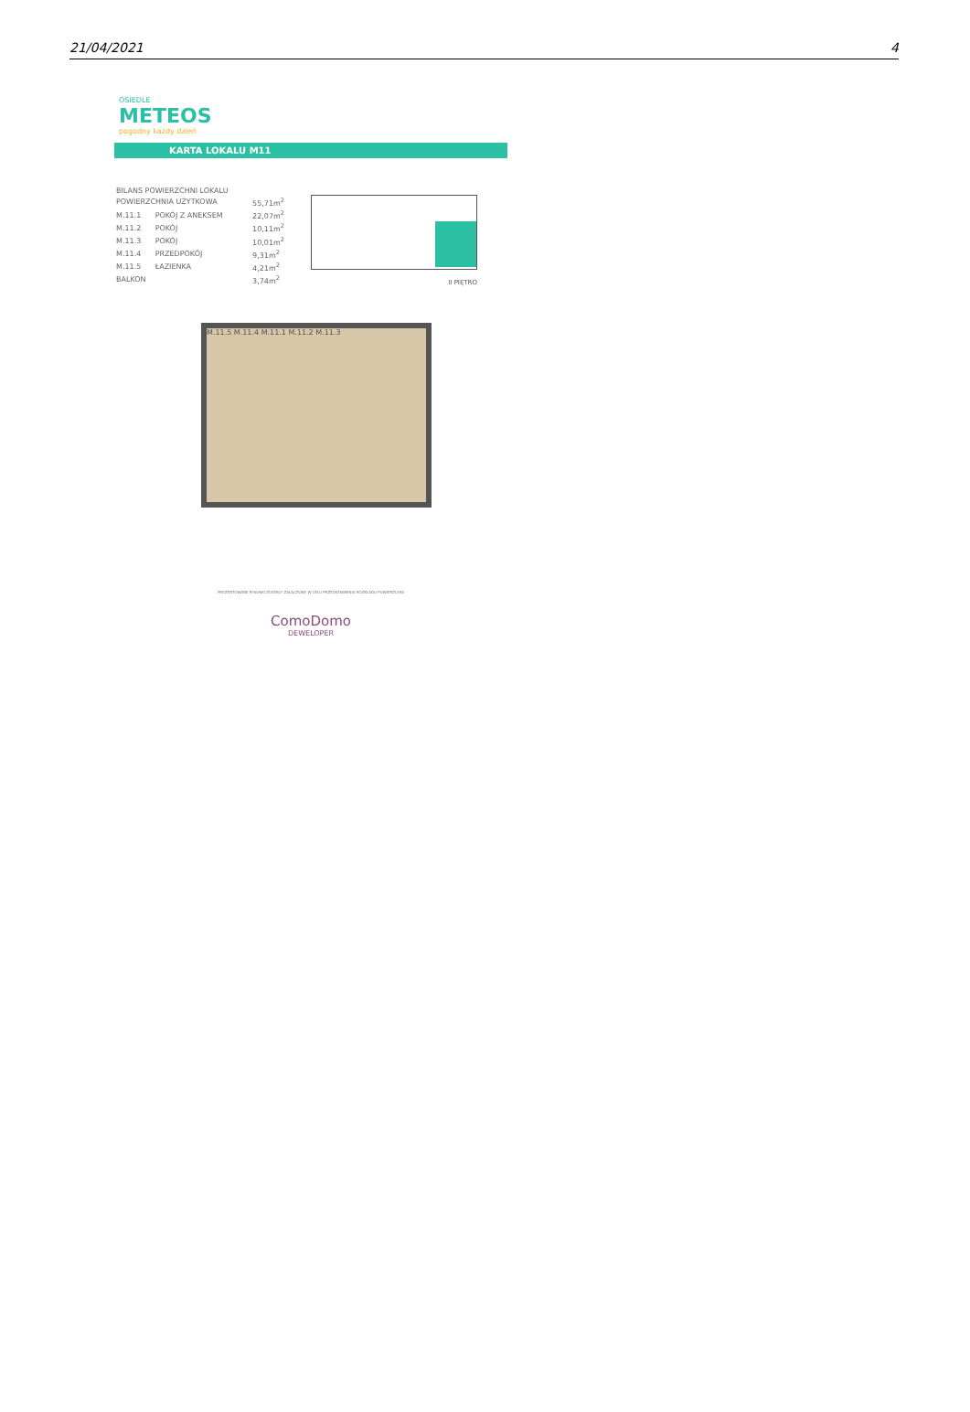21/04/2021 4
OSIEDLE
METEOS
pogodny każdy dzień
KARTA LOKALU M11
| BILANS POWIERZCHNI LOKALU | | |
| POWIERZCHNIA UŻYTKOWA | | 55,71m<sup>2</sup> |
| M.11.1 | POKÓJ Z ANEKSEM | 22,07m<sup>2</sup> |
| M.11.2 | POKÓJ | 10,11m<sup>2</sup> |
| M.11.3 | POKÓJ | 10,01m<sup>2</sup> |
| M.11.4 | PRZEDPOKÓJ | 9,31m<sup>2</sup> |
| M.11.5 | ŁAZIENKA | 4,21m<sup>2</sup> |
| BALKON | | 3,74m<sup>2</sup> |
II PIĘTRO
M.11.5 M.11.4 M.11.1 M.11.2 M.11.3
PREZENTOWANE RYSUNKI ZOSTAŁY ZAŁĄCZONE W CELU PRZEDSTAWIENIA ROZKŁADU POWIERZCHNI
ComoDomo
DEWELOPER